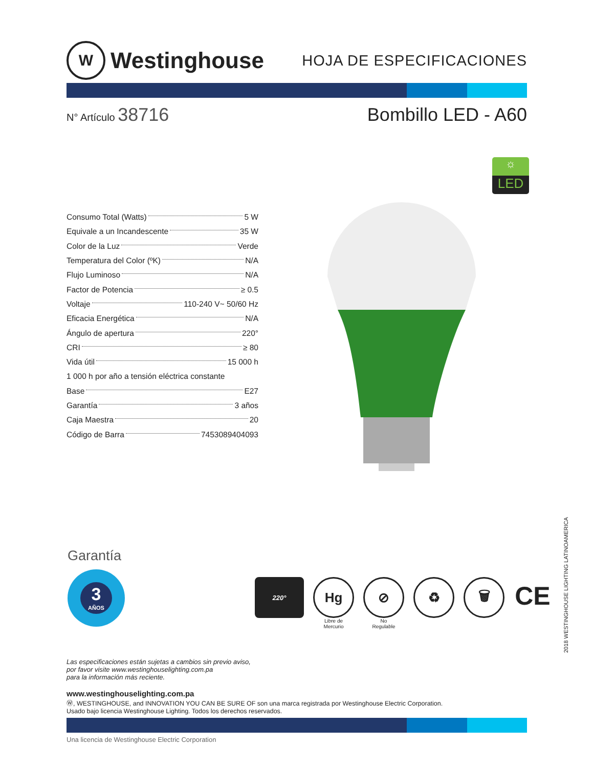W Westinghouse
HOJA DE ESPECIFICACIONES
N° Artículo 38716 Bombillo LED - A60
Consumo Total (Watts) 5 W
Equivale a un Incandescente 35 W
Color de la Luz Verde
Temperatura del Color (ºK) N/A
Flujo Luminoso N/A
Factor de Potencia ≥ 0.5
Voltaje 110-240 V~ 50/60 Hz
Eficacia Energética N/A
Ángulo de apertura 220°
CRI ≥ 80
Vida útil 15 000 h
1 000 h por año a tensión eléctrica constante
Base E27
Garantía 3 años
Caja Maestra 20
Código de Barra 7453089404093
☼
LED
Garantía
3
AÑOS
220°
Hg
Libre de
Mercurio
⊘
No
Regulable
♻ 🗑
CE
Las especificaciones están sujetas a cambios sin previo aviso,
por favor visite www.westinghouselighting.com.pa
para la información más reciente.
www.westinghouselighting.com.pa
Ⓦ, WESTINGHOUSE, and INNOVATION YOU CAN BE SURE OF son una marca registrada por Westinghouse Electric Corporation.
Usado bajo licencia Westinghouse Lighting. Todos los derechos reservados.
Una licencia de Westinghouse Electric Corporation
2018 WESTINGHOUSE LIGHTING LATINOAMERICA